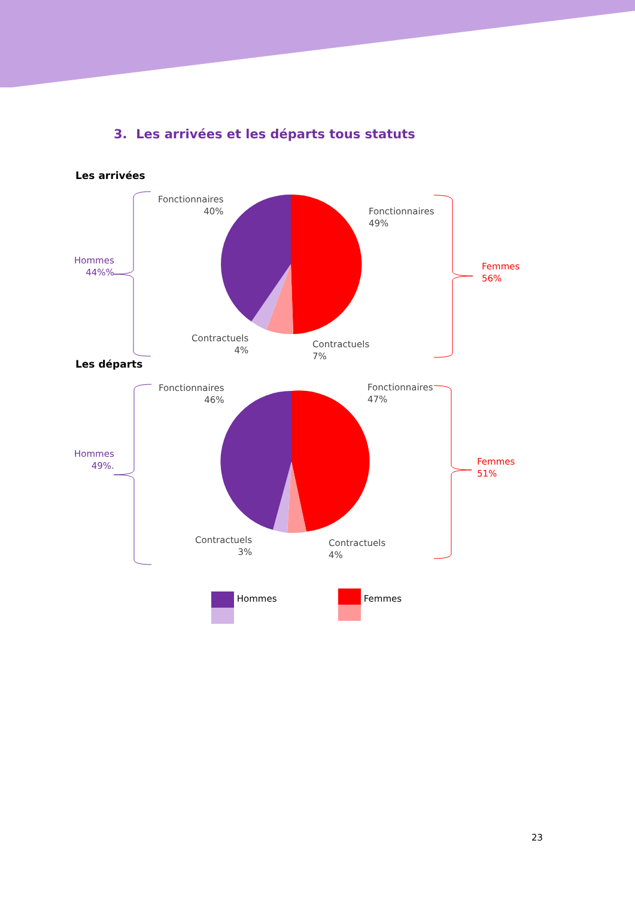3. Les arrivées et les départs tous statuts
Les arrivées
Fonctionnaires
40%
Fonctionnaires
49%
Hommes
44%%
Femmes
56%
Contractuels
4%
Contractuels
7%
Les départs
Fonctionnaires
46%
Fonctionnaires
47%
Hommes
49%.
Femmes
51%
Contractuels
3%
Contractuels
4%
Hommes Femmes
23